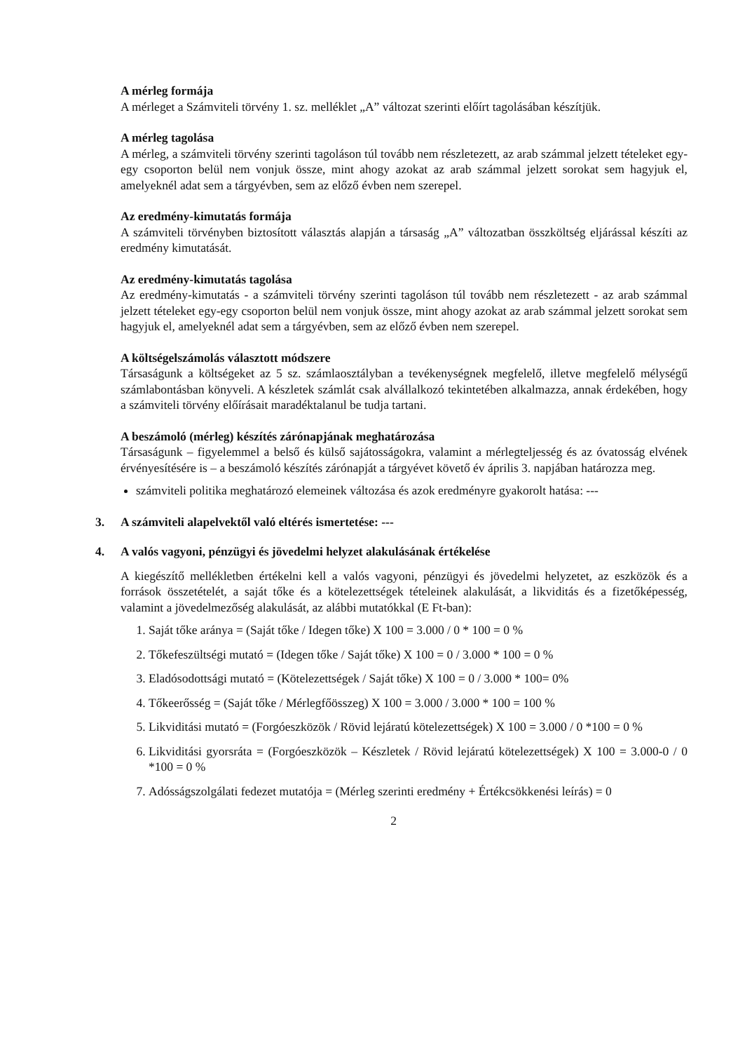A mérleg formája
A mérleget a Számviteli törvény 1. sz. melléklet „A” változat szerinti előírt tagolásában készítjük.
A mérleg tagolása
A mérleg, a számviteli törvény szerinti tagoláson túl tovább nem részletezett, az arab számmal jelzett tételeket egy-egy csoporton belül nem vonjuk össze, mint ahogy azokat az arab számmal jelzett sorokat sem hagyjuk el, amelyeknél adat sem a tárgyévben, sem az előző évben nem szerepel.
Az eredmény-kimutatás formája
A számviteli törvényben biztosított választás alapján a társaság „A” változatban összköltség eljárással készíti az eredmény kimutatását.
Az eredmény-kimutatás tagolása
Az eredmény-kimutatás - a számviteli törvény szerinti tagoláson túl tovább nem részletezett - az arab számmal jelzett tételeket egy-egy csoporton belül nem vonjuk össze, mint ahogy azokat az arab számmal jelzett sorokat sem hagyjuk el, amelyeknél adat sem a tárgyévben, sem az előző évben nem szerepel.
A költségelszámolás választott módszere
Társaságunk a költségeket az 5 sz. számlaosztályban a tevékenységnek megfelelő, illetve megfelelő mélységű számlabontásban könyveli. A készletek számlát csak alvállalkozó tekintetében alkalmazza, annak érdekében, hogy a számviteli törvény előírásait maradéktalanul be tudja tartani.
A beszámoló (mérleg) készítés zárónapjának meghatározása
Társaságunk – figyelemmel a belső és külső sajátosságokra, valamint a mérlegteljesség és az óvatosság elvének érvényesítésére is – a beszámoló készítés zárónapját a tárgyévet követő év április 3. napjában határozza meg.
számviteli politika meghatározó elemeinek változása és azok eredményre gyakorolt hatása: ---
3. A számviteli alapelvektől való eltérés ismertetése: ---
4. A valós vagyoni, pénzügyi és jövedelmi helyzet alakulásának értékelése
A kiegészítő mellékletben értékelni kell a valós vagyoni, pénzügyi és jövedelmi helyzetet, az eszközök és a források összetételét, a saját tőke és a kötelezettségek tételeinek alakulását, a likviditás és a fizetőképesség, valamint a jövedelmezőség alakulását, az alábbi mutatókkal (E Ft-ban):
1. Saját tőke aránya = (Saját tőke / Idegen tőke) X 100 = 3.000 / 0 * 100 = 0 %
2. Tőkefeszültségi mutató = (Idegen tőke / Saját tőke) X 100 = 0 / 3.000 * 100 = 0 %
3. Eladósodottsági mutató = (Kötelezettségek / Saját tőke) X 100 = 0 / 3.000 * 100= 0%
4. Tőkeerősség = (Saját tőke / Mérlegfőösszeg) X 100 = 3.000 / 3.000 * 100 = 100 %
5. Likviditási mutató = (Forgóeszközök / Rövid lejáratú kötelezettségek) X 100 = 3.000 / 0 *100 = 0 %
6. Likviditási gyorsráta = (Forgóeszközök – Készletek / Rövid lejáratú kötelezettségek) X 100 = 3.000-0 / 0 *100 = 0 %
7. Adósságszolgálati fedezet mutatója = (Mérleg szerinti eredmény + Értékcsökkenési leírás) = 0
2